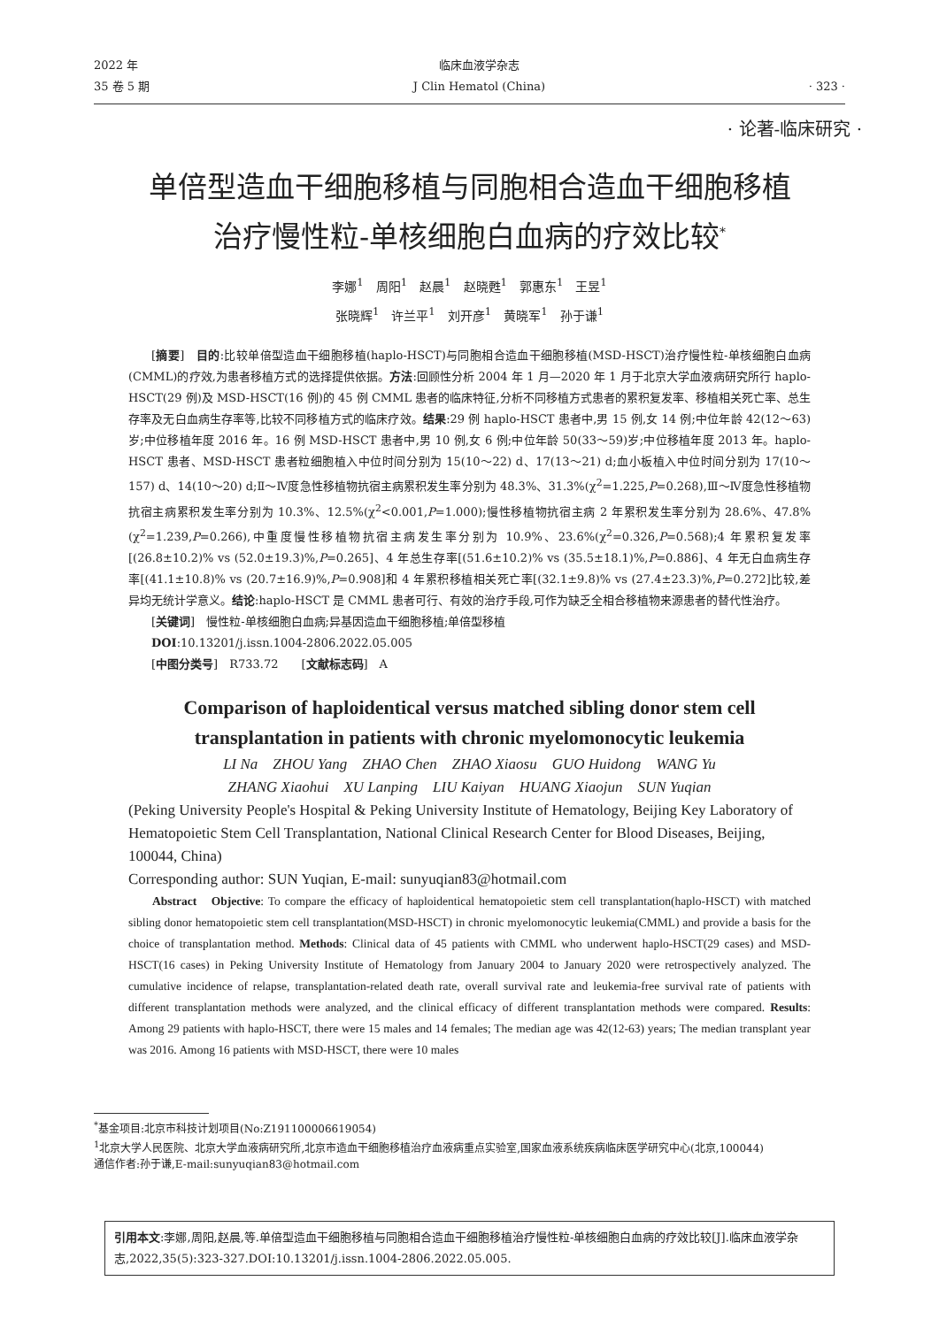2022 年
35 卷 5 期
临床血液学杂志
J Clin Hematol (China)
· 323 ·
· 论著-临床研究 ·
单倍型造血干细胞移植与同胞相合造血干细胞移植
治疗慢性粒-单核细胞白血病的疗效比较<sup>*</sup>
李娜<sup>1</sup>　周阳<sup>1</sup>　赵晨<sup>1</sup>　赵晓甦<sup>1</sup>　郭惠东<sup>1</sup>　王昱<sup>1</sup>
张晓辉<sup>1</sup>　许兰平<sup>1</sup>　刘开彦<sup>1</sup>　黄晓军<sup>1</sup>　孙于谦<sup>1</sup>
[摘要]　目的:比较单倍型造血干细胞移植(haplo-HSCT)与同胞相合造血干细胞移植(MSD-HSCT)治疗慢性粒-单核细胞白血病(CMML)的疗效,为患者移植方式的选择提供依据。方法:回顾性分析 2004 年 1 月—2020 年 1 月于北京大学血液病研究所行 haplo-HSCT(29 例)及 MSD-HSCT(16 例)的 45 例 CMML 患者的临床特征,分析不同移植方式患者的累积复发率、移植相关死亡率、总生存率及无白血病生存率等,比较不同移植方式的临床疗效。结果:29 例 haplo-HSCT 患者中,男 15 例,女 14 例;中位年龄 42(12～63)岁;中位移植年度 2016 年。16 例 MSD-HSCT 患者中,男 10 例,女 6 例;中位年龄 50(33～59)岁;中位移植年度 2013 年。haplo-HSCT 患者、MSD-HSCT 患者粒细胞植入中位时间分别为 15(10～22) d、17(13～21) d;血小板植入中位时间分别为 17(10～157) d、14(10～20) d;Ⅱ～Ⅳ度急性移植物抗宿主病累积发生率分别为 48.3%、31.3%(χ<sup>2</sup>=1.225,P=0.268),Ⅲ～Ⅳ度急性移植物抗宿主病累积发生率分别为 10.3%、12.5%(χ<sup>2</sup><0.001,P=1.000);慢性移植物抗宿主病 2 年累积发生率分别为 28.6%、47.8%(χ<sup>2</sup>=1.239,P=0.266),中重度慢性移植物抗宿主病发生率分别为 10.9%、23.6%(χ<sup>2</sup>=0.326,P=0.568);4 年累积复发率[(26.8±10.2)% vs (52.0±19.3)%,P=0.265]、4 年总生存率[(51.6±10.2)% vs (35.5±18.1)%,P=0.886]、4 年无白血病生存率[(41.1±10.8)% vs (20.7±16.9)%,P=0.908]和 4 年累积移植相关死亡率[(32.1±9.8)% vs (27.4±23.3)%,P=0.272]比较,差异均无统计学意义。结论:haplo-HSCT 是 CMML 患者可行、有效的治疗手段,可作为缺乏全相合移植物来源患者的替代性治疗。
[关键词]　慢性粒-单核细胞白血病;异基因造血干细胞移植;单倍型移植
DOI:10.13201/j.issn.1004-2806.2022.05.005
[中图分类号]　R733.72　　[文献标志码]　A
Comparison of haploidentical versus matched sibling donor stem cell transplantation in patients with chronic myelomonocytic leukemia
LI Na　ZHOU Yang　ZHAO Chen　ZHAO Xiaosu　GUO Huidong　WANG Yu
ZHANG Xiaohui　XU Lanping　LIU Kaiyan　HUANG Xiaojun　SUN Yuqian
(Peking University People's Hospital & Peking University Institute of Hematology, Beijing Key Laboratory of Hematopoietic Stem Cell Transplantation, National Clinical Research Center for Blood Diseases, Beijing, 100044, China)
Corresponding author: SUN Yuqian, E-mail: sunyuqian83@hotmail.com
Abstract　Objective: To compare the efficacy of haploidentical hematopoietic stem cell transplantation(haplo-HSCT) with matched sibling donor hematopoietic stem cell transplantation(MSD-HSCT) in chronic myelomonocytic leukemia(CMML) and provide a basis for the choice of transplantation method. Methods: Clinical data of 45 patients with CMML who underwent haplo-HSCT(29 cases) and MSD-HSCT(16 cases) in Peking University Institute of Hematology from January 2004 to January 2020 were retrospectively analyzed. The cumulative incidence of relapse, transplantation-related death rate, overall survival rate and leukemia-free survival rate of patients with different transplantation methods were analyzed, and the clinical efficacy of different transplantation methods were compared. Results: Among 29 patients with haplo-HSCT, there were 15 males and 14 females; The median age was 42(12-63) years; The median transplant year was 2016. Among 16 patients with MSD-HSCT, there were 10 males
<sup>*</sup> 基金项目:北京市科技计划项目(No:Z191100006619054)
<sup>1</sup> 北京大学人民医院、北京大学血液病研究所,北京市造血干细胞移植治疗血液病重点实验室,国家血液系统疾病临床医学研究中心(北京,100044)
通信作者:孙于谦,E-mail:sunyuqian83@hotmail.com
引用本文:李娜,周阳,赵晨,等.单倍型造血干细胞移植与同胞相合造血干细胞移植治疗慢性粒-单核细胞白血病的疗效比较[J].临床血液学杂志,2022,35(5):323-327.DOI:10.13201/j.issn.1004-2806.2022.05.005.